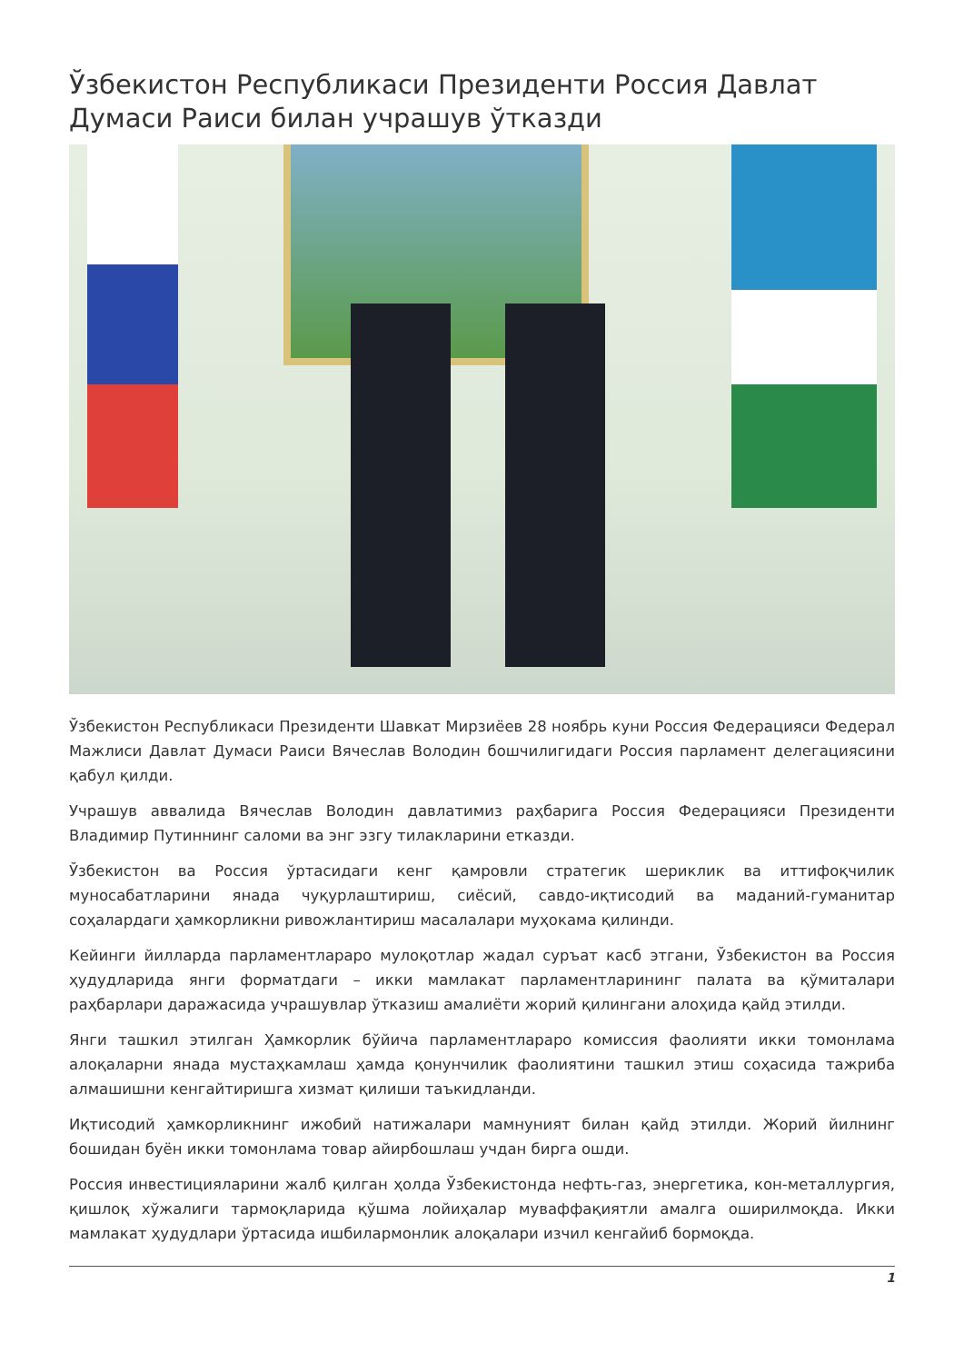Ўзбекистон Республикаси Президенти Россия Давлат Думаси Раиси билан учрашув ўтказди
Ўзбекистон Республикаси Президенти Шавкат Мирзиёев 28 ноябрь куни Россия Федерацияси Федерал Мажлиси Давлат Думаси Раиси Вячеслав Володин бошчилигидаги Россия парламент делегациясини қабул қилди.
Учрашув аввалида Вячеслав Володин давлатимиз раҳбарига Россия Федерацияси Президенти Владимир Путиннинг саломи ва энг эзгу тилакларини етказди.
Ўзбекистон ва Россия ўртасидаги кенг қамровли стратегик шериклик ва иттифоқчилик муносабатларини янада чуқурлаштириш, сиёсий, савдо-иқтисодий ва маданий-гуманитар соҳалардаги ҳамкорликни ривожлантириш масалалари муҳокама қилинди.
Кейинги йилларда парламентлараро мулоқотлар жадал суръат касб этгани, Ўзбекистон ва Россия ҳудудларида янги форматдаги – икки мамлакат парламентларининг палата ва қўмиталари раҳбарлари даражасида учрашувлар ўтказиш амалиёти жорий қилингани алоҳида қайд этилди.
Янги ташкил этилган Ҳамкорлик бўйича парламентлараро комиссия фаолияти икки томонлама алоқаларни янада мустаҳкамлаш ҳамда қонунчилик фаолиятини ташкил этиш соҳасида тажриба алмашишни кенгайтиришга хизмат қилиши таъкидланди.
Иқтисодий ҳамкорликнинг ижобий натижалари мамнуният билан қайд этилди. Жорий йилнинг бошидан буён икки томонлама товар айирбошлаш учдан бирга ошди.
Россия инвестицияларини жалб қилган ҳолда Ўзбекистонда нефть-газ, энергетика, кон-металлургия, қишлоқ хўжалиги тармоқларида қўшма лойиҳалар муваффақиятли амалга оширилмоқда. Икки мамлакат ҳудудлари ўртасида ишбилармонлик алоқалари изчил кенгайиб бормоқда.
1